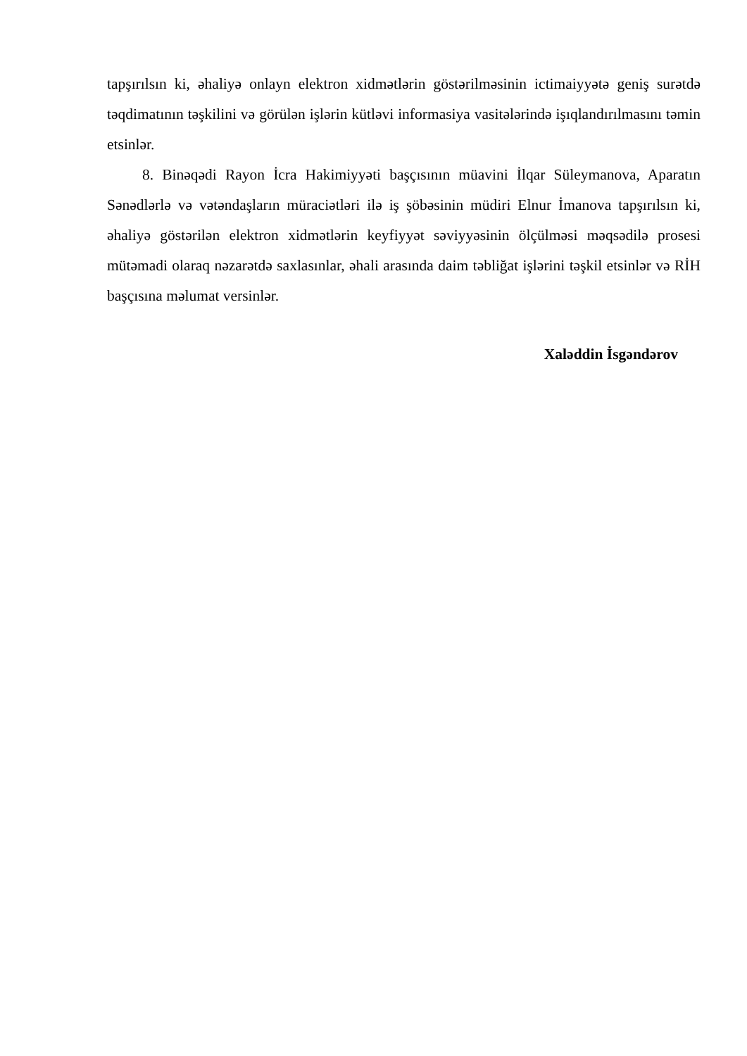tapşırılsın ki, əhaliyə onlayn elektron xidmətlərin göstərilməsinin ictimaiyyətə geniş surətdə təqdimatının təşkilini və görülən işlərin kütləvi informasiya vasitələrində işıqlandırılmasını təmin etsinlər.
8. Binəqədi Rayon İcra Hakimiyyəti başçısının müavini İlqar Süleymanova, Aparatın Sənədlərlə və vətəndaşların müraciətləri ilə iş şöbəsinin müdiri Elnur İmanova tapşırılsın ki, əhaliyə göstərilən elektron xidmətlərin keyfiyyət səviyyəsinin ölçülməsi məqsədilə prosesi mütəmadi olaraq nəzarətdə saxlasınlar, əhali arasında daim təbliğat işlərini təşkil etsinlər və RİH başçısına məlumat versinlər.
Xaləddin İsgəndərov